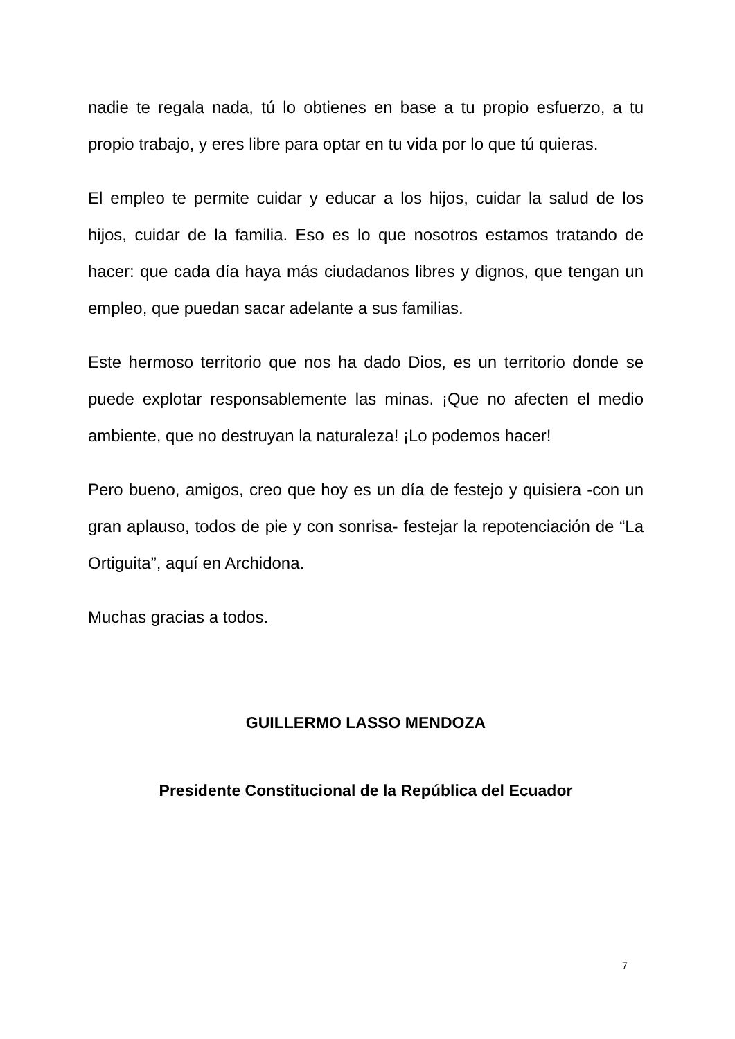nadie te regala nada, tú lo obtienes en base a tu propio esfuerzo, a tu propio trabajo, y eres libre para optar en tu vida por lo que tú quieras.
El empleo te permite cuidar y educar a los hijos, cuidar la salud de los hijos, cuidar de la familia. Eso es lo que nosotros estamos tratando de hacer: que cada día haya más ciudadanos libres y dignos, que tengan un empleo, que puedan sacar adelante a sus familias.
Este hermoso territorio que nos ha dado Dios, es un territorio donde se puede explotar responsablemente las minas. ¡Que no afecten el medio ambiente, que no destruyan la naturaleza! ¡Lo podemos hacer!
Pero bueno, amigos, creo que hoy es un día de festejo y quisiera -con un gran aplauso, todos de pie y con sonrisa- festejar la repotenciación de “La Ortiguita”, aquí en Archidona.
Muchas gracias a todos.
GUILLERMO LASSO MENDOZA
Presidente Constitucional de la República del Ecuador
7